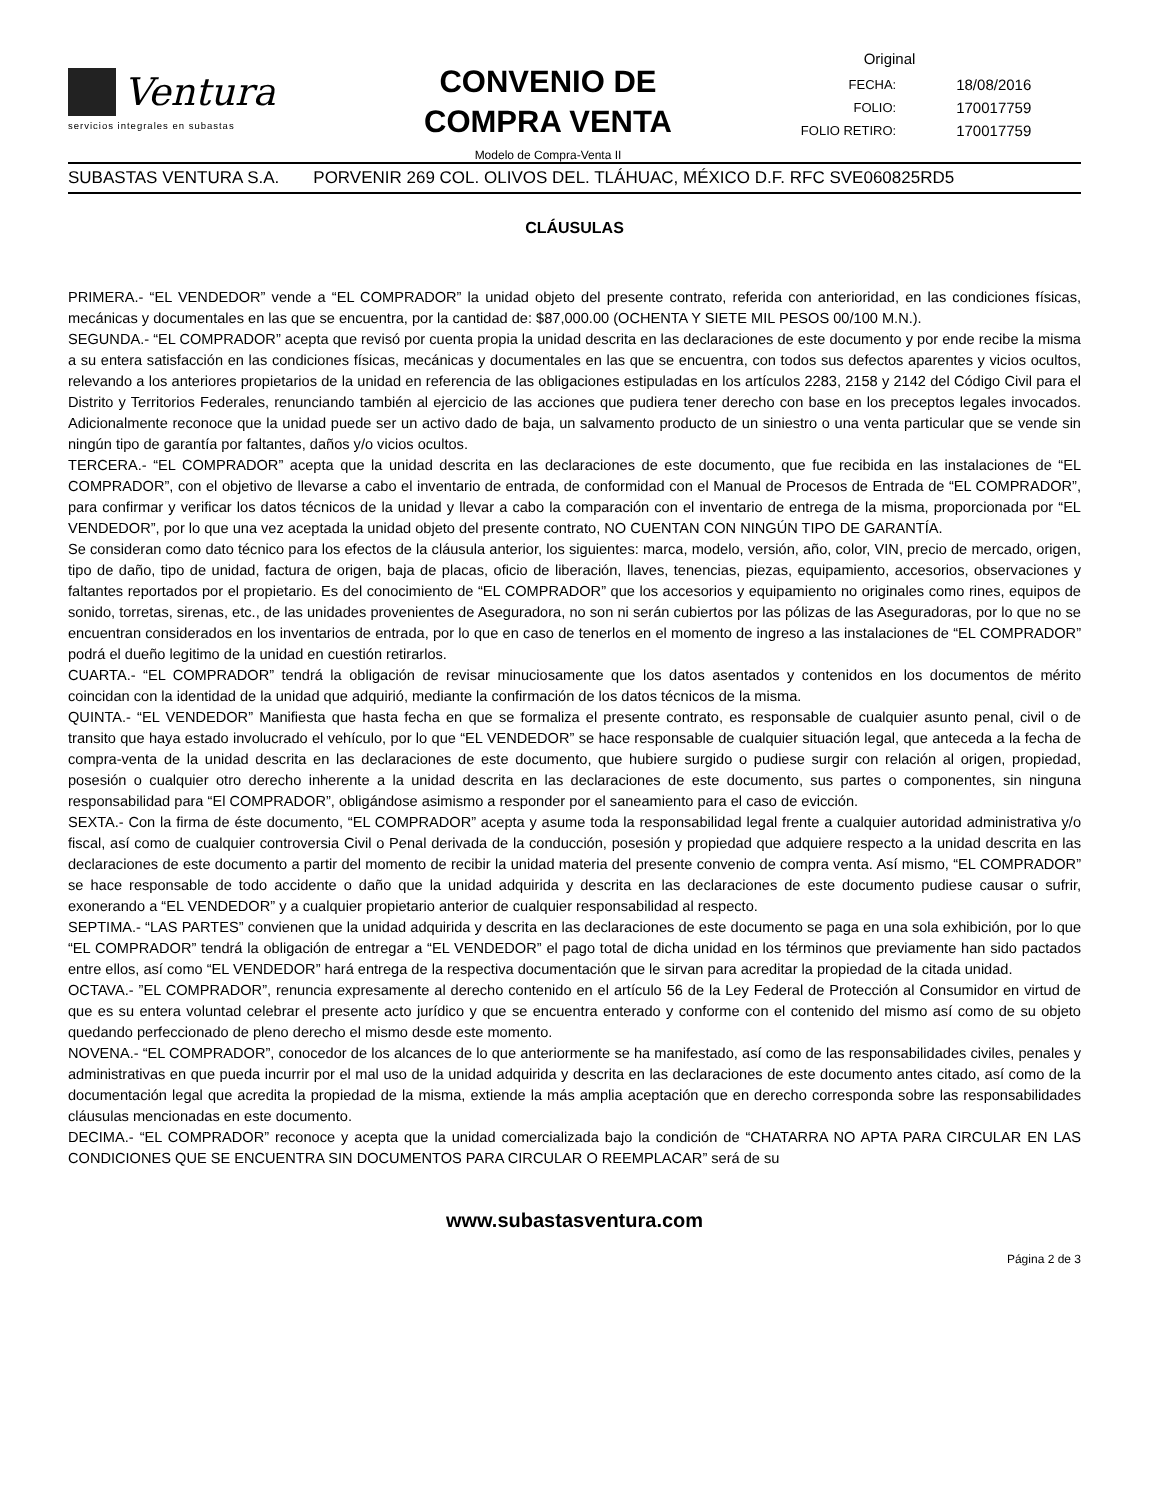Ventura
servicios integrales en subastas
CONVENIO DE
COMPRA VENTA
Modelo de Compra-Venta II
Original
| FECHA: | 18/08/2016 |
| FOLIO: | 170017759 |
| FOLIO RETIRO: | 170017759 |
SUBASTAS VENTURA S.A. PORVENIR 269 COL. OLIVOS DEL. TLÁHUAC, MÉXICO D.F. RFC SVE060825RD5
CLÁUSULAS
PRIMERA.- “EL VENDEDOR” vende a “EL COMPRADOR” la unidad objeto del presente contrato, referida con anterioridad, en las condiciones físicas, mecánicas y documentales en las que se encuentra, por la cantidad de: $87,000.00 (OCHENTA Y SIETE MIL PESOS 00/100 M.N.).
SEGUNDA.- “EL COMPRADOR” acepta que revisó por cuenta propia la unidad descrita en las declaraciones de este documento y por ende recibe la misma a su entera satisfacción en las condiciones físicas, mecánicas y documentales en las que se encuentra, con todos sus defectos aparentes y vicios ocultos, relevando a los anteriores propietarios de la unidad en referencia de las obligaciones estipuladas en los artículos 2283, 2158 y 2142 del Código Civil para el Distrito y Territorios Federales, renunciando también al ejercicio de las acciones que pudiera tener derecho con base en los preceptos legales invocados. Adicionalmente reconoce que la unidad puede ser un activo dado de baja, un salvamento producto de un siniestro o una venta particular que se vende sin ningún tipo de garantía por faltantes, daños y/o vicios ocultos.
TERCERA.- “EL COMPRADOR” acepta que la unidad descrita en las declaraciones de este documento, que fue recibida en las instalaciones de “EL COMPRADOR”, con el objetivo de llevarse a cabo el inventario de entrada, de conformidad con el Manual de Procesos de Entrada de “EL COMPRADOR”, para confirmar y verificar los datos técnicos de la unidad y llevar a cabo la comparación con el inventario de entrega de la misma, proporcionada por “EL VENDEDOR”, por lo que una vez aceptada la unidad objeto del presente contrato, NO CUENTAN CON NINGÚN TIPO DE GARANTÍA.
Se consideran como dato técnico para los efectos de la cláusula anterior, los siguientes: marca, modelo, versión, año, color, VIN, precio de mercado, origen, tipo de daño, tipo de unidad, factura de origen, baja de placas, oficio de liberación, llaves, tenencias, piezas, equipamiento, accesorios, observaciones y faltantes reportados por el propietario. Es del conocimiento de “EL COMPRADOR” que los accesorios y equipamiento no originales como rines, equipos de sonido, torretas, sirenas, etc., de las unidades provenientes de Aseguradora, no son ni serán cubiertos por las pólizas de las Aseguradoras, por lo que no se encuentran considerados en los inventarios de entrada, por lo que en caso de tenerlos en el momento de ingreso a las instalaciones de “EL COMPRADOR” podrá el dueño legitimo de la unidad en cuestión retirarlos.
CUARTA.- “EL COMPRADOR” tendrá la obligación de revisar minuciosamente que los datos asentados y contenidos en los documentos de mérito coincidan con la identidad de la unidad que adquirió, mediante la confirmación de los datos técnicos de la misma.
QUINTA.- “EL VENDEDOR” Manifiesta que hasta fecha en que se formaliza el presente contrato, es responsable de cualquier asunto penal, civil o de transito que haya estado involucrado el vehículo, por lo que “EL VENDEDOR” se hace responsable de cualquier situación legal, que anteceda a la fecha de compra-venta de la unidad descrita en las declaraciones de este documento, que hubiere surgido o pudiese surgir con relación al origen, propiedad, posesión o cualquier otro derecho inherente a la unidad descrita en las declaraciones de este documento, sus partes o componentes, sin ninguna responsabilidad para “El COMPRADOR”, obligándose asimismo a responder por el saneamiento para el caso de evicción.
SEXTA.- Con la firma de éste documento, “EL COMPRADOR” acepta y asume toda la responsabilidad legal frente a cualquier autoridad administrativa y/o fiscal, así como de cualquier controversia Civil o Penal derivada de la conducción, posesión y propiedad que adquiere respecto a la unidad descrita en las declaraciones de este documento a partir del momento de recibir la unidad materia del presente convenio de compra venta. Así mismo, “EL COMPRADOR” se hace responsable de todo accidente o daño que la unidad adquirida y descrita en las declaraciones de este documento pudiese causar o sufrir, exonerando a “EL VENDEDOR” y a cualquier propietario anterior de cualquier responsabilidad al respecto.
SEPTIMA.- “LAS PARTES” convienen que la unidad adquirida y descrita en las declaraciones de este documento se paga en una sola exhibición, por lo que “EL COMPRADOR” tendrá la obligación de entregar a “EL VENDEDOR” el pago total de dicha unidad en los términos que previamente han sido pactados entre ellos, así como “EL VENDEDOR” hará entrega de la respectiva documentación que le sirvan para acreditar la propiedad de la citada unidad.
OCTAVA.- ”EL COMPRADOR”, renuncia expresamente al derecho contenido en el artículo 56 de la Ley Federal de Protección al Consumidor en virtud de que es su entera voluntad celebrar el presente acto jurídico y que se encuentra enterado y conforme con el contenido del mismo así como de su objeto quedando perfeccionado de pleno derecho el mismo desde este momento.
NOVENA.- “EL COMPRADOR”, conocedor de los alcances de lo que anteriormente se ha manifestado, así como de las responsabilidades civiles, penales y administrativas en que pueda incurrir por el mal uso de la unidad adquirida y descrita en las declaraciones de este documento antes citado, así como de la documentación legal que acredita la propiedad de la misma, extiende la más amplia aceptación que en derecho corresponda sobre las responsabilidades cláusulas mencionadas en este documento.
DECIMA.- “EL COMPRADOR” reconoce y acepta que la unidad comercializada bajo la condición de “CHATARRA NO APTA PARA CIRCULAR EN LAS CONDICIONES QUE SE ENCUENTRA SIN DOCUMENTOS PARA CIRCULAR O REEMPLACAR” será de su
www.subastasventura.com
Página 2 de 3